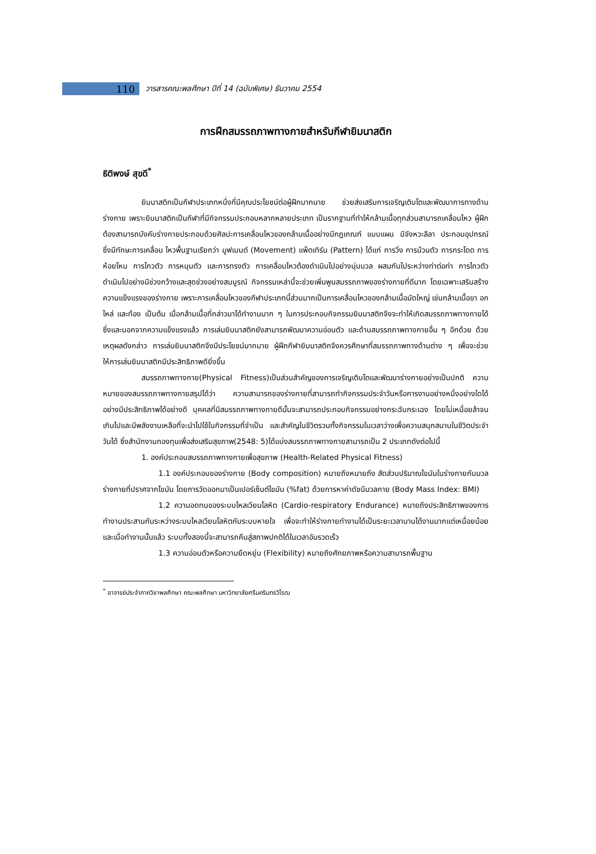110
วารสารคณะพลศึกษา ปีที่ 14 (ฉบับพิเศษ) ธันวาคม 2554
การฝึกสมรรถภาพทางกายสำหรับกีฬายิมนาสติก
ธิติพงษ์ สุขดี<sup>*</sup>
ยิมนาสติกเป็นกีฬาประเภทหนึ่งที่มีคุณประโยชน์ต่อผู้ฝึกมากมาย ช่วยส่งเสริมการเจริญเติบโตและพัฒนาการทางด้านร่างกาย เพราะยิมนาสติกเป็นกีฬาที่มีกิจกรรมประกอบหลากหลายประเภท เป็นรากฐานที่ทำให้กล้ามเนื้อทุกส่วนสามารถเคลื่อนไหว ผู้ฝึกต้องสามารถบังคับร่างกายประกอบด้วยศิลปะการเคลื่อนไหวของกล้ามเนื้ออย่างมีกฎเกณฑ์ แบบแผน มีจังหวะลีลา ประกอบอุปกรณ์ ซึ่งมีทักษะการเคลื่อน ไหวพื้นฐานเรียกว่า มูฟเมนต์ (Movement) แพ็ตเทิร์น (Pattern) ได้แก่ การวิ่ง การม้วนตัว การกระโดด การห้อยโหน การไกวตัว การหมุนตัว และการทรงตัว การเคลื่อนไหวต้องดำเนินไปอย่างนุ่มนวล ผสมกันไประหว่างท่าต่อท่า การไกวตัวดำเนินไปอย่างมีช่วงกว้างและสุดช่วงอย่างสมบูรณ์ กิจกรรมเหล่านี้จะช่วยเพิ่มพูนสมรรถภาพของร่างกายที่ดีมาก โดยเฉพาะเสริมสร้างความแข็งแรงของร่างกาย เพราะการเคลื่อนไหวของกีฬาประเภทนี้ส่วนมากเป็นการเคลื่อนไหวของกล้ามเนื้อมัดใหญ่ เช่นกล้ามเนื้อขา อก ไหล่ และท้อง เป็นต้น เมื่อกล้ามเนื้อที่กล่าวมาได้ทำงานมาก ๆ ในการประกอบกิจกรรมยิมนาสติกจึงจะทำให้เกิดสมรรถภาพทางกายได้ ซึ่งและนอกจากความแข็งแรงแล้ว การเล่นยิมนาสติกยังสามารถพัฒนาความอ่อนตัว และด้านสมรรถภาพทางกายอื่น ๆ อีกด้วย ด้วยเหตุผลดังกล่าว การเล่นยิมนาสติกจึงมีประโยชน์มากมาย ผู้ฝึกกีฬายิมนาสติกจึงควรศึกษาที่สมรรถภาพทางด้านต่าง ๆ เพื่อจะช่วยให้การเล่นยิมนาสติกมีประสิทธิภาพดียิ่งขึ้น
สมรรถภาพทางกาย(Physical Fitness)เป็นส่วนสำคัญของการเจริญเติบโตและพัฒนาร่างกายอย่างเป็นปกติ ความหมายของสมรรถภาพทางกายสรุปได้ว่า ความสามารถของร่างกายที่สามารถทำกิจกรรมประจำวันหรือการงานอย่างหนึ่งอย่างใดได้อย่างมีประสิทธิภาพได้อย่างดี บุคคลที่มีสมรรถภาพทางกายดีนั้นจะสามารถประกอบกิจกรรมอย่างกระฉับกระเฉง โดยไม่เหนื่อยล้าจนเกินไปและมีพลังงานเหลือที่จะนำไปใช้ในกิจกรรมที่จำเป็น และสำคัญในชีวิตรวมทั้งกิจกรรมในเวลาว่างเพื่อความสนุกสนานในชีวิตประจำวันได้ ซึ่งสำนักงานกองทุนเพื่อส่งเสริมสุขภาพ(2548: 5)ได้แบ่งสมรรถภาพทางกายสามารถเป็น 2 ประเภทดังต่อไปนี้
1. องค์ประกอบสมรรถภาพทางกายเพื่อสุขภาพ (Health-Related Physical Fitness)
1.1 องค์ประกอบของร่างกาย (Body composition) หมายถึงหมายถึง สัดส่วนปริมาณไขมันในร่างกายกับมวลร่างกายที่ปราศจากไขมัน โดยการวัดออกมาเป็นเปอร์เซ็นต์ไขมัน (%fat) ด้วยการหาค่าดัชนีมวลกาย (Body Mass Index: BMI)
1.2 ความอดทนของระบบไหลเวียนโลหิต (Cardio-respiratory Endurance) หมายถึงประสิทธิภาพของการทำงานประสานกันระหว่างระบบไหลเวียนโลหิตกับระบบหายใจ เพื่อจะทำให้ร่างกายทำงานได้เป็นระยะเวลานานได้งานมากแต่เหนื่อยน้อย และเมื่อทำงานนั้นแล้ว ระบบทั้งสองนี้จะสามารถคืนสู่สภาพปกติได้ในเวลาอันรวดเร็ว
1.3 ความอ่อนตัวหรือความยืดหยุ่น (Flexibility) หมายถึงศักยภาพหรือความสามารถพื้นฐาน
<sup>*</sup> อาจารย์ประจำภาควิชาพลศึกษา คณะพลศึกษา มหาวิทยาลัยศรีนครินทรวิโรฒ